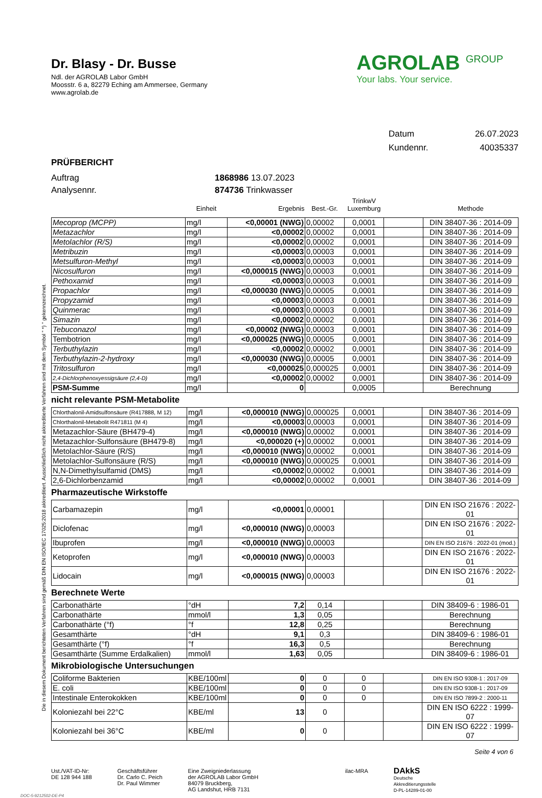Die in diesem Dokument berichteten Verfahren sind gemäß DIN EN ISO/IEC 17025:2018 akkreditiert. Ausschließlich nicht akkreditierte Verfahren sind mit dem Symbol " *) " gekennzeichnet.
Dr. Blasy - Dr. Busse
Ndl. der AGROLAB Labor GmbH
Moosstr. 6 a, 82279 Eching am Ammersee, Germany
www.agrolab.de
AGROLAB <sup>GROUP</sup>
Your labs. Your service.
Datum 26.07.2023
Kundennr. 40035337
PRÜFBERICHT
Auftrag 1868986 13.07.2023
Analysennr. 874736 Trinkwasser
| | Einheit | Ergebnis | Best.-Gr. | TrinkwV Luxemburg | | Methode |
| --- | --- | --- | --- | --- | --- | --- |
| Mecoprop (MCPP) | mg/l | <0,00001 (NWG) | 0,00002 | 0,0001 | | DIN 38407-36 : 2014-09 |
| Metazachlor | mg/l | <0,00002 | 0,00002 | 0,0001 | | DIN 38407-36 : 2014-09 |
| Metolachlor (R/S) | mg/l | <0,00002 | 0,00002 | 0,0001 | | DIN 38407-36 : 2014-09 |
| Metribuzin | mg/l | <0,00003 | 0,00003 | 0,0001 | | DIN 38407-36 : 2014-09 |
| Metsulfuron-Methyl | mg/l | <0,00003 | 0,00003 | 0,0001 | | DIN 38407-36 : 2014-09 |
| Nicosulfuron | mg/l | <0,000015 (NWG) | 0,00003 | 0,0001 | | DIN 38407-36 : 2014-09 |
| Pethoxamid | mg/l | <0,00003 | 0,00003 | 0,0001 | | DIN 38407-36 : 2014-09 |
| Propachlor | mg/l | <0,000030 (NWG) | 0,00005 | 0,0001 | | DIN 38407-36 : 2014-09 |
| Propyzamid | mg/l | <0,00003 | 0,00003 | 0,0001 | | DIN 38407-36 : 2014-09 |
| Quinmerac | mg/l | <0,00003 | 0,00003 | 0,0001 | | DIN 38407-36 : 2014-09 |
| Simazin | mg/l | <0,00002 | 0,00002 | 0,0001 | | DIN 38407-36 : 2014-09 |
| Tebuconazol | mg/l | <0,00002 (NWG) | 0,00003 | 0,0001 | | DIN 38407-36 : 2014-09 |
| Tembotrion | mg/l | <0,000025 (NWG) | 0,00005 | 0,0001 | | DIN 38407-36 : 2014-09 |
| Terbuthylazin | mg/l | <0,00002 | 0,00002 | 0,0001 | | DIN 38407-36 : 2014-09 |
| Terbuthylazin-2-hydroxy | mg/l | <0,000030 (NWG) | 0,00005 | 0,0001 | | DIN 38407-36 : 2014-09 |
| Tritosulfuron | mg/l | <0,000025 | 0,000025 | 0,0001 | | DIN 38407-36 : 2014-09 |
| 2,4-Dichlorphenoxyessigsäure (2,4-D) | mg/l | <0,00002 | 0,00002 | 0,0001 | | DIN 38407-36 : 2014-09 |
| PSM-Summe | mg/l | 0 | | 0,0005 | | Berechnung |
nicht relevante PSM-Metabolite
| Chlorthalonil-Amidsulfonsäure (R417888, M 12) | mg/l | <0,000010 (NWG) | 0,000025 | 0,0001 | | DIN 38407-36 : 2014-09 |
| Chlorthalonil-Metabolit R471811 (M 4) | mg/l | <0,00003 | 0,00003 | 0,0001 | | DIN 38407-36 : 2014-09 |
| Metazachlor-Säure (BH479-4) | mg/l | <0,000010 (NWG) | 0,00002 | 0,0001 | | DIN 38407-36 : 2014-09 |
| Metazachlor-Sulfonsäure (BH479-8) | mg/l | <0,000020 (+) | 0,00002 | 0,0001 | | DIN 38407-36 : 2014-09 |
| Metolachlor-Säure (R/S) | mg/l | <0,000010 (NWG) | 0,00002 | 0,0001 | | DIN 38407-36 : 2014-09 |
| Metolachlor-Sulfonsäure (R/S) | mg/l | <0,000010 (NWG) | 0,000025 | 0,0001 | | DIN 38407-36 : 2014-09 |
| N,N-Dimethylsulfamid (DMS) | mg/l | <0,00002 | 0,00002 | 0,0001 | | DIN 38407-36 : 2014-09 |
| 2,6-Dichlorbenzamid | mg/l | <0,00002 | 0,00002 | 0,0001 | | DIN 38407-36 : 2014-09 |
Pharmazeutische Wirkstoffe
| Carbamazepin | mg/l | <0,00001 | 0,00001 | | | DIN EN ISO 21676 : 2022-01 |
| Diclofenac | mg/l | <0,000010 (NWG) | 0,00003 | | | DIN EN ISO 21676 : 2022-01 |
| Ibuprofen | mg/l | <0,000010 (NWG) | 0,00003 | | | DIN EN ISO 21676 : 2022-01 (mod.) |
| Ketoprofen | mg/l | <0,000010 (NWG) | 0,00003 | | | DIN EN ISO 21676 : 2022-01 |
| Lidocain | mg/l | <0,000015 (NWG) | 0,00003 | | | DIN EN ISO 21676 : 2022-01 |
Berechnete Werte
| Carbonathärte | °dH | 7,2 | 0,14 | | | DIN 38409-6 : 1986-01 |
| Carbonathärte | mmol/l | 1,3 | 0,05 | | | Berechnung |
| Carbonathärte (°f) | °f | 12,8 | 0,25 | | | Berechnung |
| Gesamthärte | °dH | 9,1 | 0,3 | | | DIN 38409-6 : 1986-01 |
| Gesamthärte (°f) | °f | 16,3 | 0,5 | | | Berechnung |
| Gesamthärte (Summe Erdalkalien) | mmol/l | 1,63 | 0,05 | | | DIN 38409-6 : 1986-01 |
Mikrobiologische Untersuchungen
| Coliforme Bakterien | KBE/100ml | 0 | 0 | 0 | | DIN EN ISO 9308-1 : 2017-09 |
| E. coli | KBE/100ml | 0 | 0 | 0 | | DIN EN ISO 9308-1 : 2017-09 |
| Intestinale Enterokokken | KBE/100ml | 0 | 0 | 0 | | DIN EN ISO 7899-2 : 2000-11 |
| Koloniezahl bei 22°C | KBE/ml | 13 | 0 | | | DIN EN ISO 6222 : 1999-07 |
| Koloniezahl bei 36°C | KBE/ml | 0 | 0 | | | DIN EN ISO 6222 : 1999-07 |
Seite 4 von 6
Ust./VAT-ID-Nr:
DE 128 944 188
Geschäftsführer
Dr. Carlo C. Peich
Dr. Paul Wimmer
Eine Zweigniederlassung
der AGROLAB Labor GmbH
84079 Bruckberg,
AG Landshut, HRB 7131
ilac-MRA
DAkkS
Deutsche
Akkreditierungsstelle
D-PL-14289-01-00
DOC-5-9212502-DE-P4